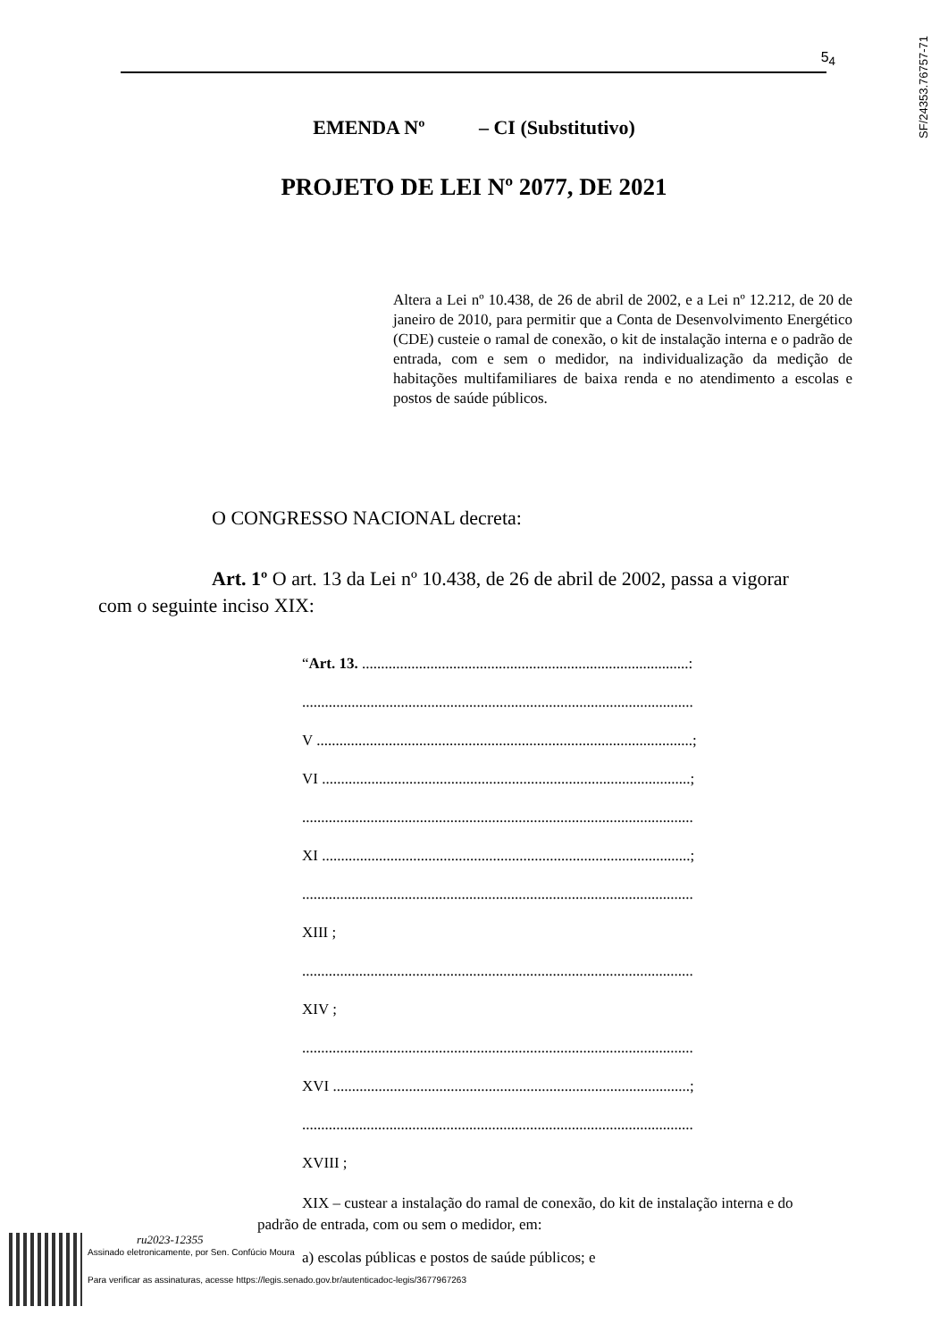SF/24353.76757-71
5<sub>4</sub>
EMENDA Nº – CI (Substitutivo)
PROJETO DE LEI Nº 2077, DE 2021
Altera a Lei nº 10.438, de 26 de abril de 2002, e a Lei nº 12.212, de 20 de janeiro de 2010, para permitir que a Conta de Desenvolvimento Energético (CDE) custeie o ramal de conexão, o kit de instalação interna e o padrão de entrada, com e sem o medidor, na individualização da medição de habitações multifamiliares de baixa renda e no atendimento a escolas e postos de saúde públicos.
O CONGRESSO NACIONAL decreta:
Art. 1º O art. 13 da Lei nº 10.438, de 26 de abril de 2002, passa a vigorar com o seguinte inciso XIX:
“Art. 13. ......................................................................................:
.......................................................................................................
V ...................................................................................................;
VI .................................................................................................;
.......................................................................................................
XI .................................................................................................;
.......................................................................................................
XIII ;
.......................................................................................................
XIV ;
.......................................................................................................
XVI ..............................................................................................;
.......................................................................................................
XVIII ;
XIX – custear a instalação do ramal de conexão, do kit de instalação interna e do padrão de entrada, com ou sem o medidor, em:
a) escolas públicas e postos de saúde públicos; e
ru2023-12355
Assinado eletronicamente, por Sen. Confúcio Moura
Para verificar as assinaturas, acesse https://legis.senado.gov.br/autenticadoc-legis/3677967263